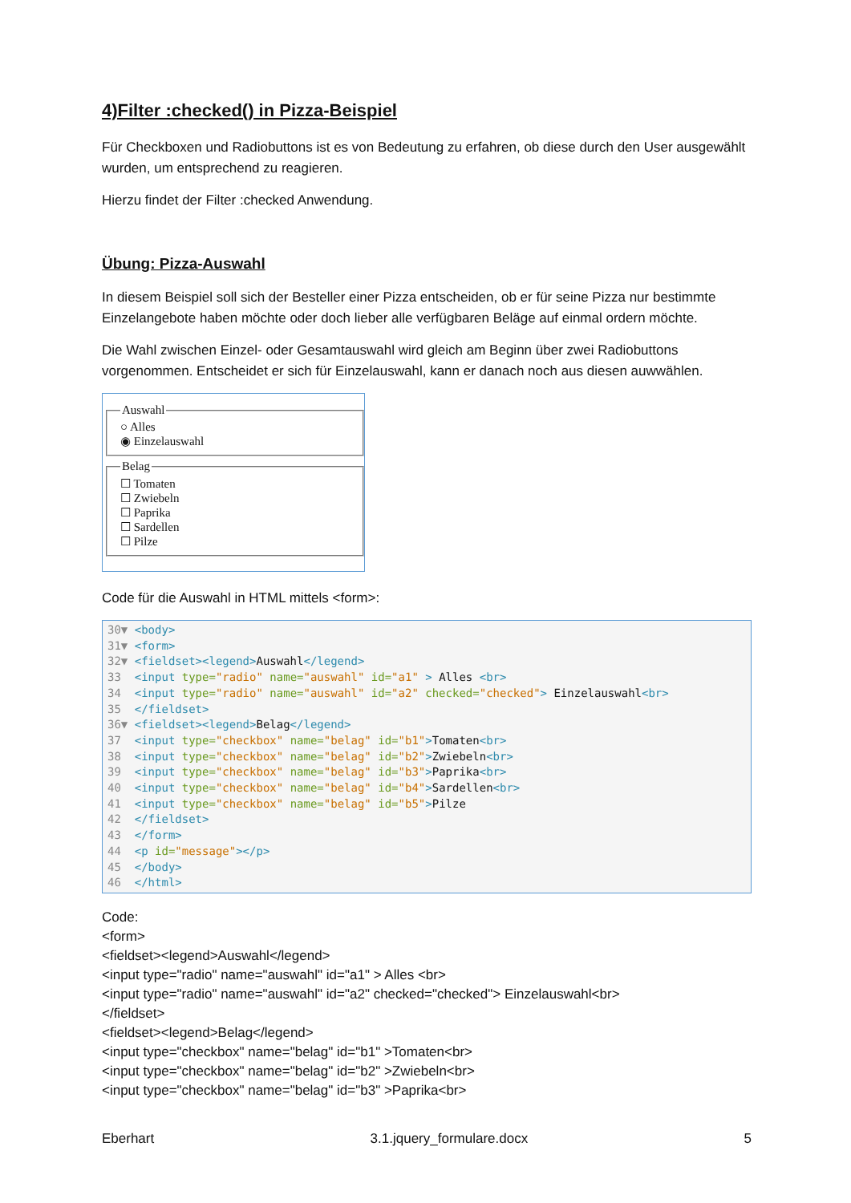4)Filter :checked() in Pizza-Beispiel
Für Checkboxen und Radiobuttons ist es von Bedeutung zu erfahren, ob diese durch den User ausgewählt wurden, um entsprechend zu reagieren.
Hierzu findet der Filter :checked Anwendung.
Übung: Pizza-Auswahl
In diesem Beispiel soll sich der Besteller einer Pizza entscheiden, ob er für seine Pizza nur bestimmte Einzelangebote haben möchte oder doch lieber alle verfügbaren Beläge auf einmal ordern möchte.
Die Wahl zwischen Einzel- oder Gesamtauswahl wird gleich am Beginn über zwei Radiobuttons vorgenommen. Entscheidet er sich für Einzelauswahl, kann er danach noch aus diesen auwwählen.
Auswahl○ Alles
◉ Einzelauswahl Belag☐ Tomaten
☐ Zwiebeln
☐ Paprika
☐ Sardellen
☐ Pilze
Code für die Auswahl in HTML mittels <form>:
30▼ <body> 31▼ <form> 32▼ <fieldset><legend>Auswahl</legend> 33 <input type="radio" name="auswahl" id="a1" > Alles <br> 34 <input type="radio" name="auswahl" id="a2" checked="checked"> Einzelauswahl<br> 35 </fieldset> 36▼ <fieldset><legend>Belag</legend> 37 <input type="checkbox" name="belag" id="b1">Tomaten<br> 38 <input type="checkbox" name="belag" id="b2">Zwiebeln<br> 39 <input type="checkbox" name="belag" id="b3">Paprika<br> 40 <input type="checkbox" name="belag" id="b4">Sardellen<br> 41 <input type="checkbox" name="belag" id="b5">Pilze 42 </fieldset> 43 </form> 44 <p id="message"></p> 45 </body> 46 </html>
Code:
<form>
<fieldset><legend>Auswahl</legend>
<input type="radio" name="auswahl" id="a1" > Alles <br>
<input type="radio" name="auswahl" id="a2" checked="checked"> Einzelauswahl<br>
</fieldset>
<fieldset><legend>Belag</legend>
<input type="checkbox" name="belag" id="b1" >Tomaten<br>
<input type="checkbox" name="belag" id="b2" >Zwiebeln<br>
<input type="checkbox" name="belag" id="b3" >Paprika<br>
Eberhart 3.1.jquery_formulare.docx 5